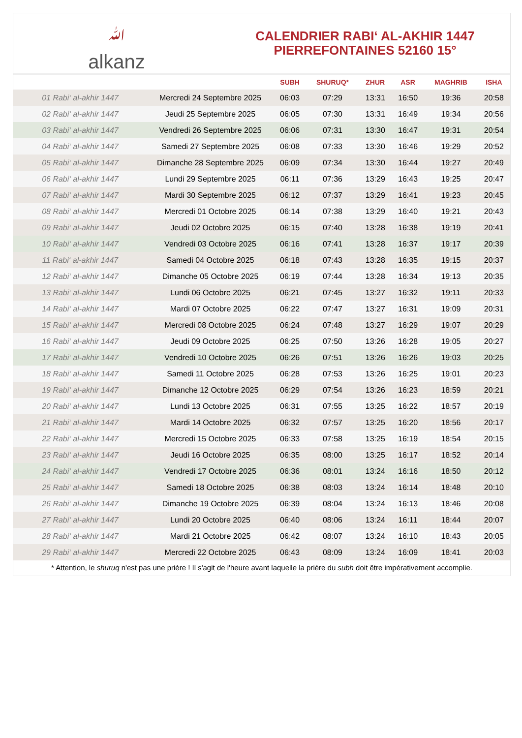ﷲalkanz
CALENDRIER RABI‘ AL-AKHIR 1447
PIERREFONTAINES 52160 15°
| | | SUBH | SHURUQ* | ZHUR | ASR | MAGHRIB | ISHA |
| --- | --- | --- | --- | --- | --- | --- | --- |
| 01 Rabi‘ al-akhir 1447 | Mercredi 24 Septembre 2025 | 06:03 | 07:29 | 13:31 | 16:50 | 19:36 | 20:58 |
| 02 Rabi‘ al-akhir 1447 | Jeudi 25 Septembre 2025 | 06:05 | 07:30 | 13:31 | 16:49 | 19:34 | 20:56 |
| 03 Rabi‘ al-akhir 1447 | Vendredi 26 Septembre 2025 | 06:06 | 07:31 | 13:30 | 16:47 | 19:31 | 20:54 |
| 04 Rabi‘ al-akhir 1447 | Samedi 27 Septembre 2025 | 06:08 | 07:33 | 13:30 | 16:46 | 19:29 | 20:52 |
| 05 Rabi‘ al-akhir 1447 | Dimanche 28 Septembre 2025 | 06:09 | 07:34 | 13:30 | 16:44 | 19:27 | 20:49 |
| 06 Rabi‘ al-akhir 1447 | Lundi 29 Septembre 2025 | 06:11 | 07:36 | 13:29 | 16:43 | 19:25 | 20:47 |
| 07 Rabi‘ al-akhir 1447 | Mardi 30 Septembre 2025 | 06:12 | 07:37 | 13:29 | 16:41 | 19:23 | 20:45 |
| 08 Rabi‘ al-akhir 1447 | Mercredi 01 Octobre 2025 | 06:14 | 07:38 | 13:29 | 16:40 | 19:21 | 20:43 |
| 09 Rabi‘ al-akhir 1447 | Jeudi 02 Octobre 2025 | 06:15 | 07:40 | 13:28 | 16:38 | 19:19 | 20:41 |
| 10 Rabi‘ al-akhir 1447 | Vendredi 03 Octobre 2025 | 06:16 | 07:41 | 13:28 | 16:37 | 19:17 | 20:39 |
| 11 Rabi‘ al-akhir 1447 | Samedi 04 Octobre 2025 | 06:18 | 07:43 | 13:28 | 16:35 | 19:15 | 20:37 |
| 12 Rabi‘ al-akhir 1447 | Dimanche 05 Octobre 2025 | 06:19 | 07:44 | 13:28 | 16:34 | 19:13 | 20:35 |
| 13 Rabi‘ al-akhir 1447 | Lundi 06 Octobre 2025 | 06:21 | 07:45 | 13:27 | 16:32 | 19:11 | 20:33 |
| 14 Rabi‘ al-akhir 1447 | Mardi 07 Octobre 2025 | 06:22 | 07:47 | 13:27 | 16:31 | 19:09 | 20:31 |
| 15 Rabi‘ al-akhir 1447 | Mercredi 08 Octobre 2025 | 06:24 | 07:48 | 13:27 | 16:29 | 19:07 | 20:29 |
| 16 Rabi‘ al-akhir 1447 | Jeudi 09 Octobre 2025 | 06:25 | 07:50 | 13:26 | 16:28 | 19:05 | 20:27 |
| 17 Rabi‘ al-akhir 1447 | Vendredi 10 Octobre 2025 | 06:26 | 07:51 | 13:26 | 16:26 | 19:03 | 20:25 |
| 18 Rabi‘ al-akhir 1447 | Samedi 11 Octobre 2025 | 06:28 | 07:53 | 13:26 | 16:25 | 19:01 | 20:23 |
| 19 Rabi‘ al-akhir 1447 | Dimanche 12 Octobre 2025 | 06:29 | 07:54 | 13:26 | 16:23 | 18:59 | 20:21 |
| 20 Rabi‘ al-akhir 1447 | Lundi 13 Octobre 2025 | 06:31 | 07:55 | 13:25 | 16:22 | 18:57 | 20:19 |
| 21 Rabi‘ al-akhir 1447 | Mardi 14 Octobre 2025 | 06:32 | 07:57 | 13:25 | 16:20 | 18:56 | 20:17 |
| 22 Rabi‘ al-akhir 1447 | Mercredi 15 Octobre 2025 | 06:33 | 07:58 | 13:25 | 16:19 | 18:54 | 20:15 |
| 23 Rabi‘ al-akhir 1447 | Jeudi 16 Octobre 2025 | 06:35 | 08:00 | 13:25 | 16:17 | 18:52 | 20:14 |
| 24 Rabi‘ al-akhir 1447 | Vendredi 17 Octobre 2025 | 06:36 | 08:01 | 13:24 | 16:16 | 18:50 | 20:12 |
| 25 Rabi‘ al-akhir 1447 | Samedi 18 Octobre 2025 | 06:38 | 08:03 | 13:24 | 16:14 | 18:48 | 20:10 |
| 26 Rabi‘ al-akhir 1447 | Dimanche 19 Octobre 2025 | 06:39 | 08:04 | 13:24 | 16:13 | 18:46 | 20:08 |
| 27 Rabi‘ al-akhir 1447 | Lundi 20 Octobre 2025 | 06:40 | 08:06 | 13:24 | 16:11 | 18:44 | 20:07 |
| 28 Rabi‘ al-akhir 1447 | Mardi 21 Octobre 2025 | 06:42 | 08:07 | 13:24 | 16:10 | 18:43 | 20:05 |
| 29 Rabi‘ al-akhir 1447 | Mercredi 22 Octobre 2025 | 06:43 | 08:09 | 13:24 | 16:09 | 18:41 | 20:03 |
* Attention, le shuruq n'est pas une prière ! Il s'agit de l'heure avant laquelle la prière du subh doit être impérativement accomplie.